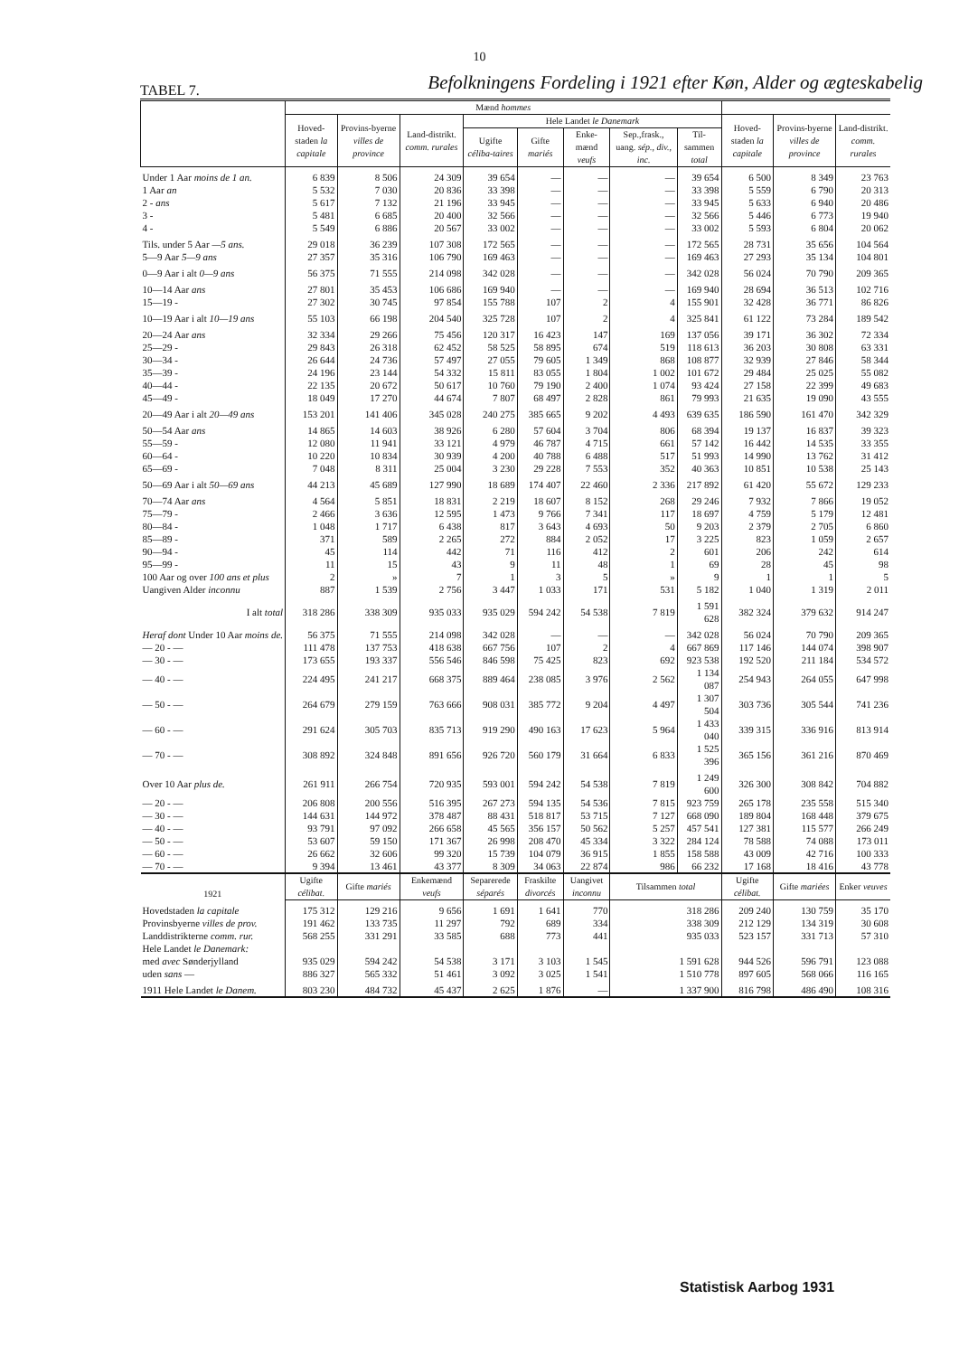10
TABEL 7. Befolkningens Fordeling i 1921 efter Køn, Alder og ægteskabelig
| | Mænd hommes | | | | | | | | | | |
| --- | --- | --- | --- | --- | --- | --- | --- | --- | --- | --- | --- |
| | Hoved-staden la capitale | Provins-byerne villes de province | Land-distrikt. comm. rurales | Hele Landet le Danemark | | | | | Hoved-staden la capitale | Provins-byerne villes de province | Land-distrikt. comm. rurales |
| | | | | Ugifte céliba-taires | Gifte mariés | Enke-mænd veufs | Sep.,frask., uang. sép., div., inc. | Til-sammen total | | | |
| Under 1 Aar moins de 1 an. | 6 839 | 8 506 | 24 309 | 39 654 | — | — | — | 39 654 | 6 500 | 8 349 | 23 763 |
| 1 Aar an | 5 532 | 7 030 | 20 836 | 33 398 | — | — | — | 33 398 | 5 559 | 6 790 | 20 313 |
| 2 - ans | 5 617 | 7 132 | 21 196 | 33 945 | — | — | — | 33 945 | 5 633 | 6 940 | 20 486 |
| 3 - | 5 481 | 6 685 | 20 400 | 32 566 | — | — | — | 32 566 | 5 446 | 6 773 | 19 940 |
| 4 - | 5 549 | 6 886 | 20 567 | 33 002 | — | — | — | 33 002 | 5 593 | 6 804 | 20 062 |
| Tils. under 5 Aar —5 ans. | 29 018 | 36 239 | 107 308 | 172 565 | — | — | — | 172 565 | 28 731 | 35 656 | 104 564 |
| 5—9 Aar 5—9 ans | 27 357 | 35 316 | 106 790 | 169 463 | — | — | — | 169 463 | 27 293 | 35 134 | 104 801 |
| 0—9 Aar i alt 0—9 ans | 56 375 | 71 555 | 214 098 | 342 028 | — | — | — | 342 028 | 56 024 | 70 790 | 209 365 |
| 10—14 Aar ans | 27 801 | 35 453 | 106 686 | 169 940 | — | — | — | 169 940 | 28 694 | 36 513 | 102 716 |
| 15—19 - | 27 302 | 30 745 | 97 854 | 155 788 | 107 | 2 | 4 | 155 901 | 32 428 | 36 771 | 86 826 |
| 10—19 Aar i alt 10—19 ans | 55 103 | 66 198 | 204 540 | 325 728 | 107 | 2 | 4 | 325 841 | 61 122 | 73 284 | 189 542 |
| 20—24 Aar ans | 32 334 | 29 266 | 75 456 | 120 317 | 16 423 | 147 | 169 | 137 056 | 39 171 | 36 302 | 72 334 |
| 25—29 - | 29 843 | 26 318 | 62 452 | 58 525 | 58 895 | 674 | 519 | 118 613 | 36 203 | 30 808 | 63 331 |
| 30—34 - | 26 644 | 24 736 | 57 497 | 27 055 | 79 605 | 1 349 | 868 | 108 877 | 32 939 | 27 846 | 58 344 |
| 35—39 - | 24 196 | 23 144 | 54 332 | 15 811 | 83 055 | 1 804 | 1 002 | 101 672 | 29 484 | 25 025 | 55 082 |
| 40—44 - | 22 135 | 20 672 | 50 617 | 10 760 | 79 190 | 2 400 | 1 074 | 93 424 | 27 158 | 22 399 | 49 683 |
| 45—49 - | 18 049 | 17 270 | 44 674 | 7 807 | 68 497 | 2 828 | 861 | 79 993 | 21 635 | 19 090 | 43 555 |
| 20—49 Aar i alt 20—49 ans | 153 201 | 141 406 | 345 028 | 240 275 | 385 665 | 9 202 | 4 493 | 639 635 | 186 590 | 161 470 | 342 329 |
| 50—54 Aar ans | 14 865 | 14 603 | 38 926 | 6 280 | 57 604 | 3 704 | 806 | 68 394 | 19 137 | 16 837 | 39 323 |
| 55—59 - | 12 080 | 11 941 | 33 121 | 4 979 | 46 787 | 4 715 | 661 | 57 142 | 16 442 | 14 535 | 33 355 |
| 60—64 - | 10 220 | 10 834 | 30 939 | 4 200 | 40 788 | 6 488 | 517 | 51 993 | 14 990 | 13 762 | 31 412 |
| 65—69 - | 7 048 | 8 311 | 25 004 | 3 230 | 29 228 | 7 553 | 352 | 40 363 | 10 851 | 10 538 | 25 143 |
| 50—69 Aar i alt 50—69 ans | 44 213 | 45 689 | 127 990 | 18 689 | 174 407 | 22 460 | 2 336 | 217 892 | 61 420 | 55 672 | 129 233 |
| 70—74 Aar ans | 4 564 | 5 851 | 18 831 | 2 219 | 18 607 | 8 152 | 268 | 29 246 | 7 932 | 7 866 | 19 052 |
| 75—79 - | 2 466 | 3 636 | 12 595 | 1 473 | 9 766 | 7 341 | 117 | 18 697 | 4 759 | 5 179 | 12 481 |
| 80—84 - | 1 048 | 1 717 | 6 438 | 817 | 3 643 | 4 693 | 50 | 9 203 | 2 379 | 2 705 | 6 860 |
| 85—89 - | 371 | 589 | 2 265 | 272 | 884 | 2 052 | 17 | 3 225 | 823 | 1 059 | 2 657 |
| 90—94 - | 45 | 114 | 442 | 71 | 116 | 412 | 2 | 601 | 206 | 242 | 614 |
| 95—99 - | 11 | 15 | 43 | 9 | 11 | 48 | 1 | 69 | 28 | 45 | 98 |
| 100 Aar og over 100 ans et plus | 2 | » | 7 | 1 | 3 | 5 | » | 9 | 1 | 1 | 5 |
| Uangiven Alder inconnu | 887 | 1 539 | 2 756 | 3 447 | 1 033 | 171 | 531 | 5 182 | 1 040 | 1 319 | 2 011 |
| I alt total | 318 286 | 338 309 | 935 033 | 935 029 | 594 242 | 54 538 | 7 819 | 1 591 628 | 382 324 | 379 632 | 914 247 |
| Heraf dont Under 10 Aar moins de. | 56 375 | 71 555 | 214 098 | 342 028 | — | — | — | 342 028 | 56 024 | 70 790 | 209 365 |
| — 20 - — | 111 478 | 137 753 | 418 638 | 667 756 | 107 | 2 | 4 | 667 869 | 117 146 | 144 074 | 398 907 |
| — 30 - — | 173 655 | 193 337 | 556 546 | 846 598 | 75 425 | 823 | 692 | 923 538 | 192 520 | 211 184 | 534 572 |
| — 40 - — | 224 495 | 241 217 | 668 375 | 889 464 | 238 085 | 3 976 | 2 562 | 1 134 087 | 254 943 | 264 055 | 647 998 |
| — 50 - — | 264 679 | 279 159 | 763 666 | 908 031 | 385 772 | 9 204 | 4 497 | 1 307 504 | 303 736 | 305 544 | 741 236 |
| — 60 - — | 291 624 | 305 703 | 835 713 | 919 290 | 490 163 | 17 623 | 5 964 | 1 433 040 | 339 315 | 336 916 | 813 914 |
| — 70 - — | 308 892 | 324 848 | 891 656 | 926 720 | 560 179 | 31 664 | 6 833 | 1 525 396 | 365 156 | 361 216 | 870 469 |
| Over 10 Aar plus de. | 261 911 | 266 754 | 720 935 | 593 001 | 594 242 | 54 538 | 7 819 | 1 249 600 | 326 300 | 308 842 | 704 882 |
| — 20 - — | 206 808 | 200 556 | 516 395 | 267 273 | 594 135 | 54 536 | 7 815 | 923 759 | 265 178 | 235 558 | 515 340 |
| — 30 - — | 144 631 | 144 972 | 378 487 | 88 431 | 518 817 | 53 715 | 7 127 | 668 090 | 189 804 | 168 448 | 379 675 |
| — 40 - — | 93 791 | 97 092 | 266 658 | 45 565 | 356 157 | 50 562 | 5 257 | 457 541 | 127 381 | 115 577 | 266 249 |
| — 50 - — | 53 607 | 59 150 | 171 367 | 26 998 | 208 470 | 45 334 | 3 322 | 284 124 | 78 588 | 74 088 | 173 011 |
| — 60 - — | 26 662 | 32 606 | 99 320 | 15 739 | 104 079 | 36 915 | 1 855 | 158 588 | 43 009 | 42 716 | 100 333 |
| — 70 - — | 9 394 | 13 461 | 43 377 | 8 309 | 34 063 | 22 874 | 986 | 66 232 | 17 168 | 18 416 | 43 778 |
| 1921 | Ugifte célibat. | Gifte mariés | Enkemænd veufs | Separerede séparés | Fraskilte divorcés | Uangivet inconnu | Tilsammen total | | Ugifte célibat. | Gifte mariées | Enker veuves |
| Hovedstaden la capitale | 175 312 | 129 216 | 9 656 | 1 691 | 1 641 | 770 | 318 286 | | 209 240 | 130 759 | 35 170 |
| Provinsbyerne villes de prov. | 191 462 | 133 735 | 11 297 | 792 | 689 | 334 | 338 309 | | 212 129 | 134 319 | 30 608 |
| Landdistrikterne comm. rur. | 568 255 | 331 291 | 33 585 | 688 | 773 | 441 | 935 033 | | 523 157 | 331 713 | 57 310 |
| Hele Landet le Danemark: | | | | | | | | | | | |
| med avec Sønderjylland | 935 029 | 594 242 | 54 538 | 3 171 | 3 103 | 1 545 | 1 591 628 | | 944 526 | 596 791 | 123 088 |
| uden sans — | 886 327 | 565 332 | 51 461 | 3 092 | 3 025 | 1 541 | 1 510 778 | | 897 605 | 568 066 | 116 165 |
| 1911 Hele Landet le Danem. | 803 230 | 484 732 | 45 437 | 2 625 | 1 876 | — | 1 337 900 | | 816 798 | 486 490 | 108 316 |
Statistisk Aarbog 1931